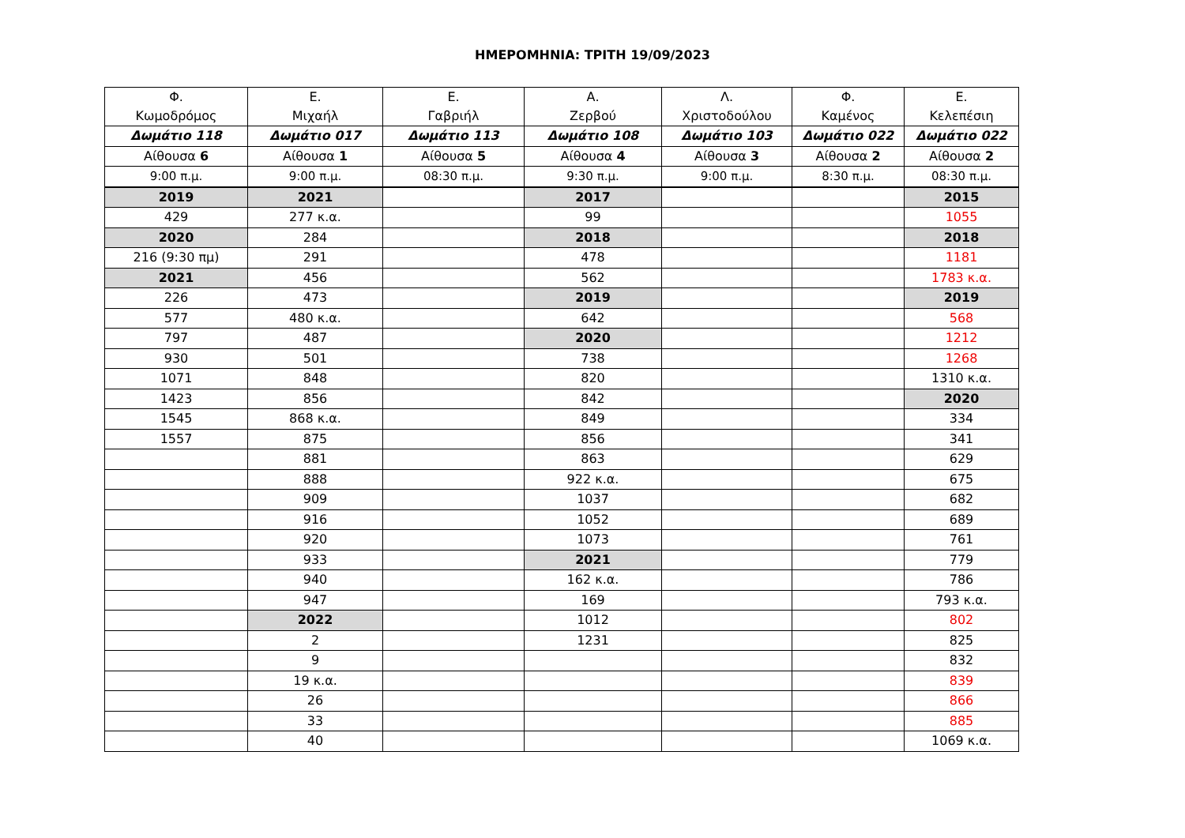ΗΜΕΡΟΜΗΝΙΑ: ΤΡΙΤΗ 19/09/2023
| Φ. Κωμοδρόμος | Ε. Μιχαήλ | Ε. Γαβριήλ | Α. Ζερβού | Λ. Χριστοδούλου | Φ. Καμένος | Ε. Κελεπέσιη |
| Δωμάτιο 118 | Δωμάτιο 017 | Δωμάτιο 113 | Δωμάτιο 108 | Δωμάτιο 103 | Δωμάτιο 022 | Δωμάτιο 022 |
| Αίθουσα 6 | Αίθουσα 1 | Αίθουσα 5 | Αίθουσα 4 | Αίθουσα 3 | Αίθουσα 2 | Αίθουσα 2 |
| 9:00 π.μ. | 9:00 π.μ. | 08:30 π.μ. | 9:30 π.μ. | 9:00 π.μ. | 8:30 π.μ. | 08:30 π.μ. |
| 2019 | 2021 | | 2017 | | | 2015 |
| 429 | 277 κ.α. | | 99 | | | 1055 |
| 2020 | 284 | | 2018 | | | 2018 |
| 216 (9:30 πμ) | 291 | | 478 | | | 1181 |
| 2021 | 456 | | 562 | | | 1783 κ.α. |
| 226 | 473 | | 2019 | | | 2019 |
| 577 | 480 κ.α. | | 642 | | | 568 |
| 797 | 487 | | 2020 | | | 1212 |
| 930 | 501 | | 738 | | | 1268 |
| 1071 | 848 | | 820 | | | 1310 κ.α. |
| 1423 | 856 | | 842 | | | 2020 |
| 1545 | 868 κ.α. | | 849 | | | 334 |
| 1557 | 875 | | 856 | | | 341 |
| | 881 | | 863 | | | 629 |
| | 888 | | 922 κ.α. | | | 675 |
| | 909 | | 1037 | | | 682 |
| | 916 | | 1052 | | | 689 |
| | 920 | | 1073 | | | 761 |
| | 933 | | 2021 | | | 779 |
| | 940 | | 162 κ.α. | | | 786 |
| | 947 | | 169 | | | 793 κ.α. |
| | 2022 | | 1012 | | | 802 |
| | 2 | | 1231 | | | 825 |
| | 9 | | | | | 832 |
| | 19 κ.α. | | | | | 839 |
| | 26 | | | | | 866 |
| | 33 | | | | | 885 |
| | 40 | | | | | 1069 κ.α. |